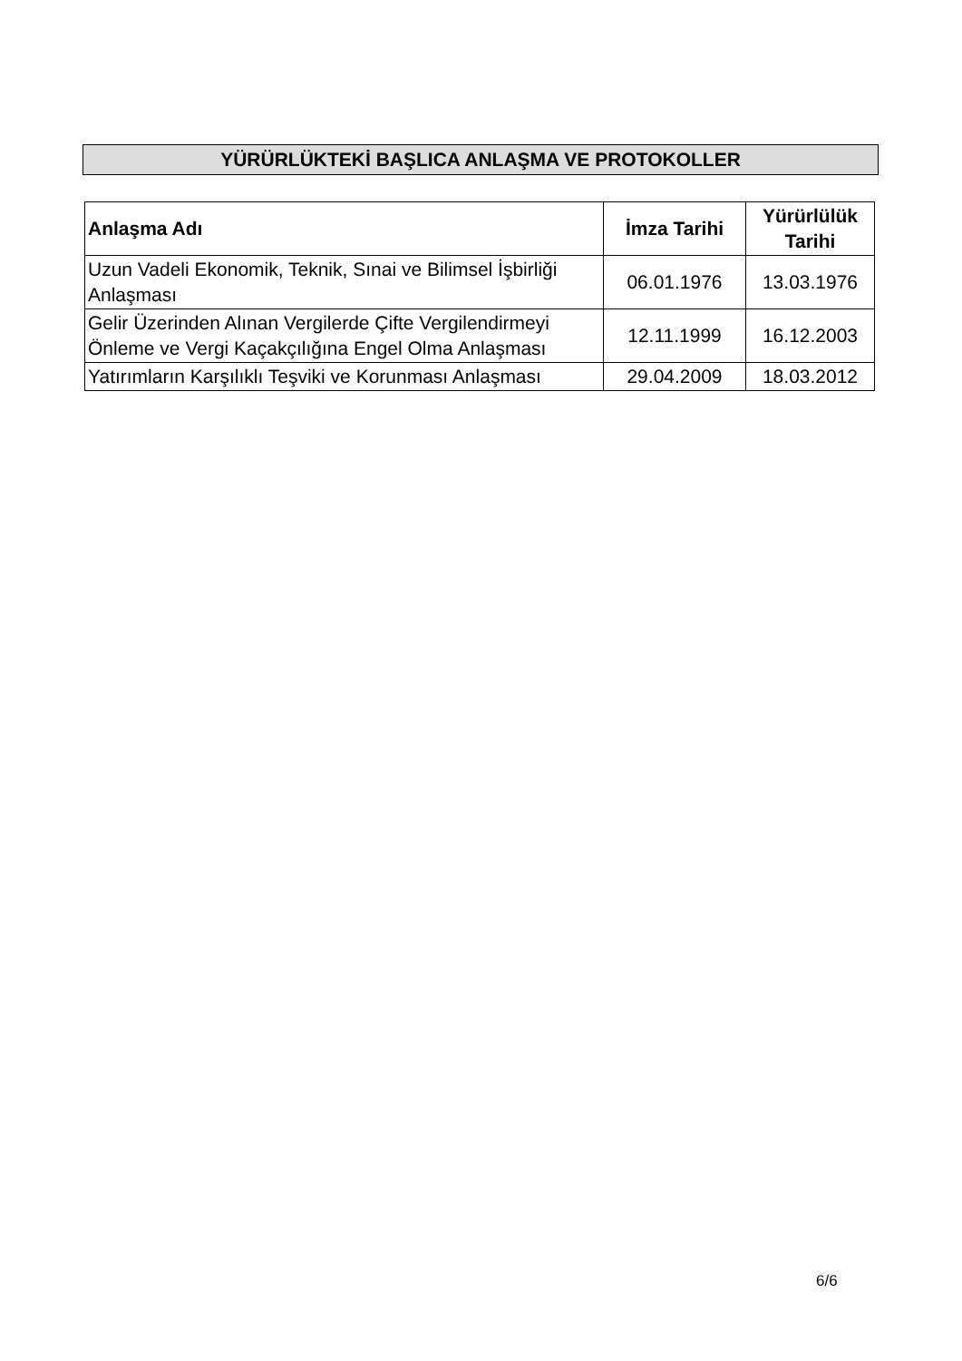YÜRÜRLÜKTEKİ BAŞLICA ANLAŞMA VE PROTOKOLLER
| Anlaşma Adı | İmza Tarihi | Yürürlülük Tarihi |
| --- | --- | --- |
| Uzun Vadeli Ekonomik, Teknik, Sınai ve Bilimsel İşbirliği Anlaşması | 06.01.1976 | 13.03.1976 |
| Gelir Üzerinden Alınan Vergilerde Çifte Vergilendirmeyi Önleme ve Vergi Kaçakçılığına Engel Olma Anlaşması | 12.11.1999 | 16.12.2003 |
| Yatırımların Karşılıklı Teşviki ve Korunması Anlaşması | 29.04.2009 | 18.03.2012 |
6/6